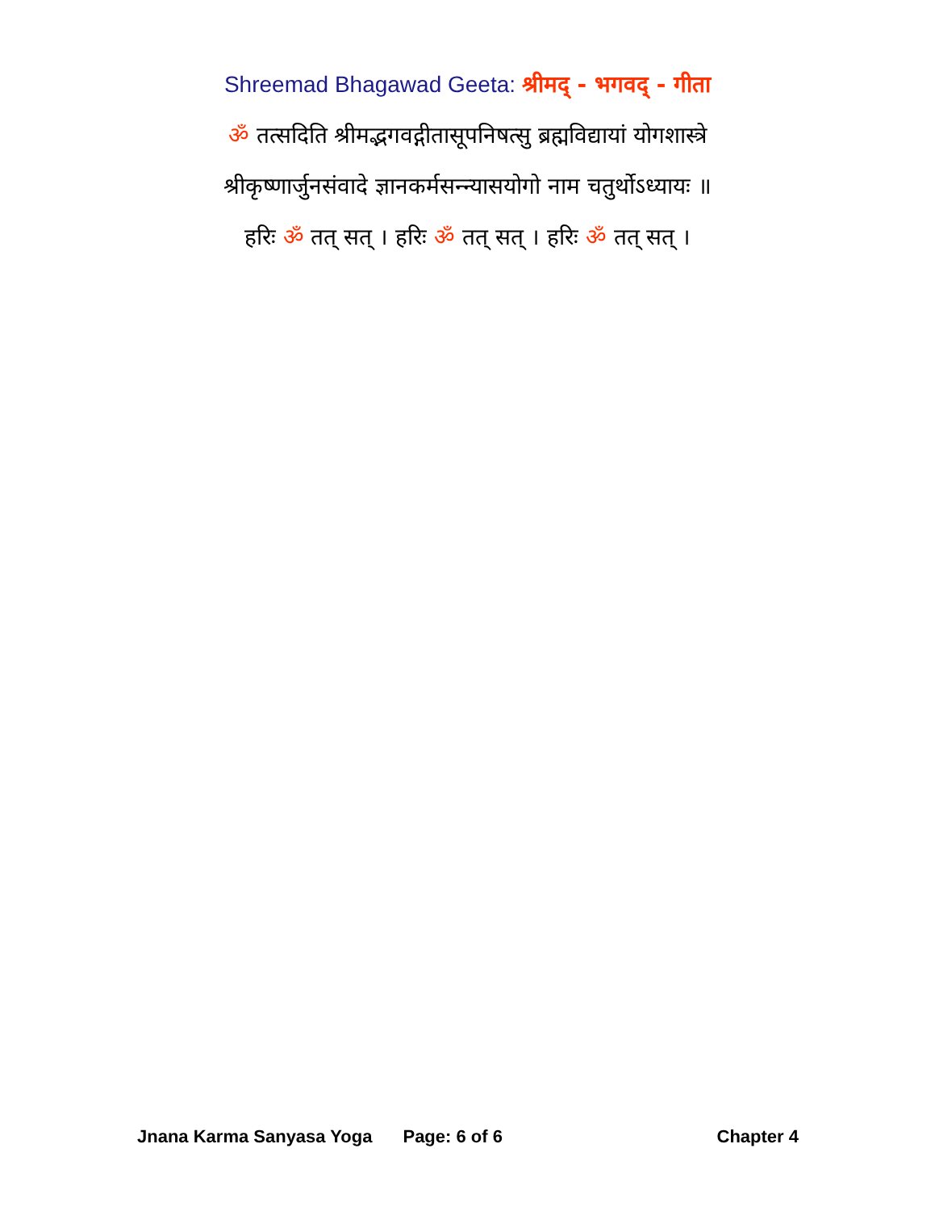Shreemad Bhagawad Geeta: श्रीमद् - भगवद् - गीता
ॐ तत्सदिति श्रीमद्भगवद्गीतासूपनिषत्सु ब्रह्मविद्यायां योगशास्त्रे
श्रीकृष्णार्जुनसंवादे ज्ञानकर्मसन्न्यासयोगो नाम चतुर्थोऽध्यायः ॥
हरिः ॐ तत् सत् । हरिः ॐ तत् सत् । हरिः ॐ तत् सत् ।
Jnana Karma Sanyasa Yoga Page: 6 of 6 Chapter 4